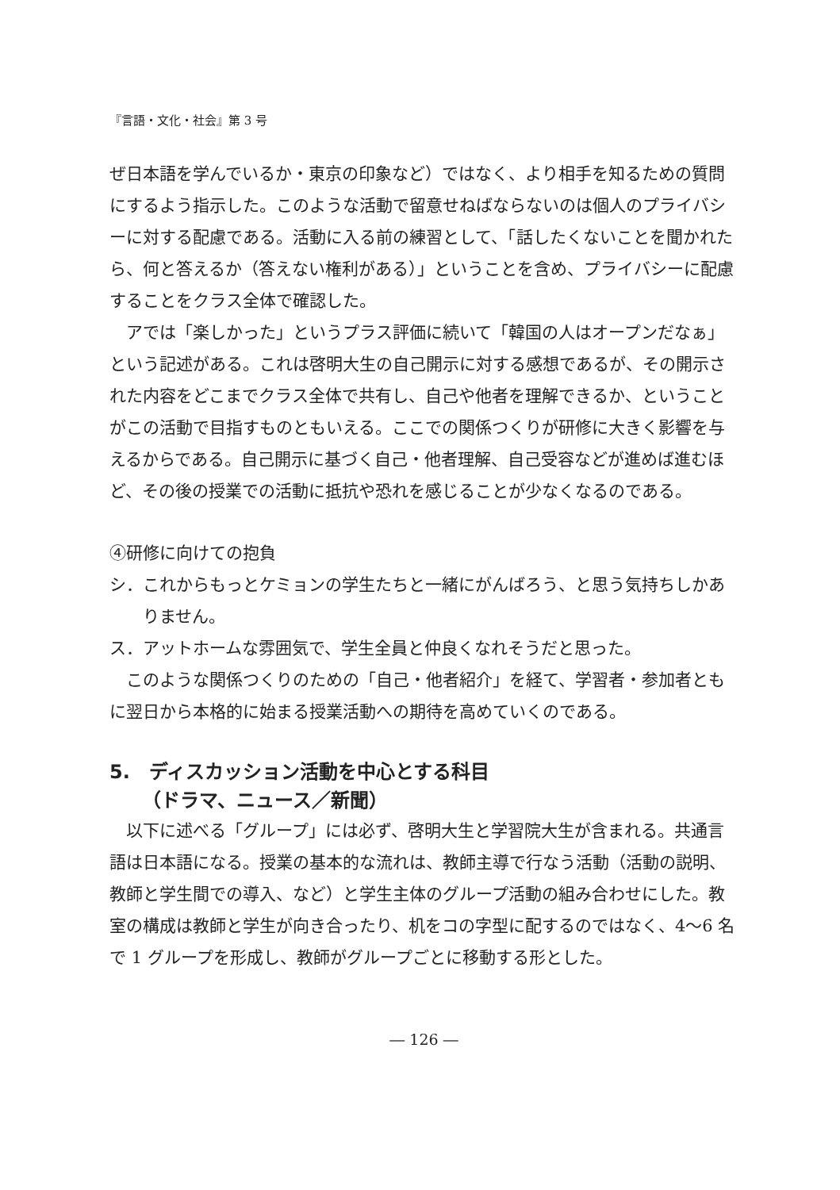『言語・文化・社会』第 3 号
ぜ日本語を学んでいるか・東京の印象など）ではなく、より相手を知るための質問にするよう指示した。このような活動で留意せねばならないのは個人のプライバシーに対する配慮である。活動に入る前の練習として、「話したくないことを聞かれたら、何と答えるか（答えない権利がある）」ということを含め、プライバシーに配慮することをクラス全体で確認した。
アでは「楽しかった」というプラス評価に続いて「韓国の人はオープンだなぁ」という記述がある。これは啓明大生の自己開示に対する感想であるが、その開示された内容をどこまでクラス全体で共有し、自己や他者を理解できるか、ということがこの活動で目指すものともいえる。ここでの関係つくりが研修に大きく影響を与えるからである。自己開示に基づく自己・他者理解、自己受容などが進めば進むほど、その後の授業での活動に抵抗や恐れを感じることが少なくなるのである。
④研修に向けての抱負
シ．これからもっとケミョンの学生たちと一緒にがんばろう、と思う気持ちしかありません。
ス．アットホームな雰囲気で、学生全員と仲良くなれそうだと思った。
このような関係つくりのための「自己・他者紹介」を経て、学習者・参加者ともに翌日から本格的に始まる授業活動への期待を高めていくのである。
5.　ディスカッション活動を中心とする科目
（ドラマ、ニュース／新聞）
以下に述べる「グループ」には必ず、啓明大生と学習院大生が含まれる。共通言語は日本語になる。授業の基本的な流れは、教師主導で行なう活動（活動の説明、教師と学生間での導入、など）と学生主体のグループ活動の組み合わせにした。教室の構成は教師と学生が向き合ったり、机をコの字型に配するのではなく、4〜6 名で 1 グループを形成し、教師がグループごとに移動する形とした。
― 126 ―